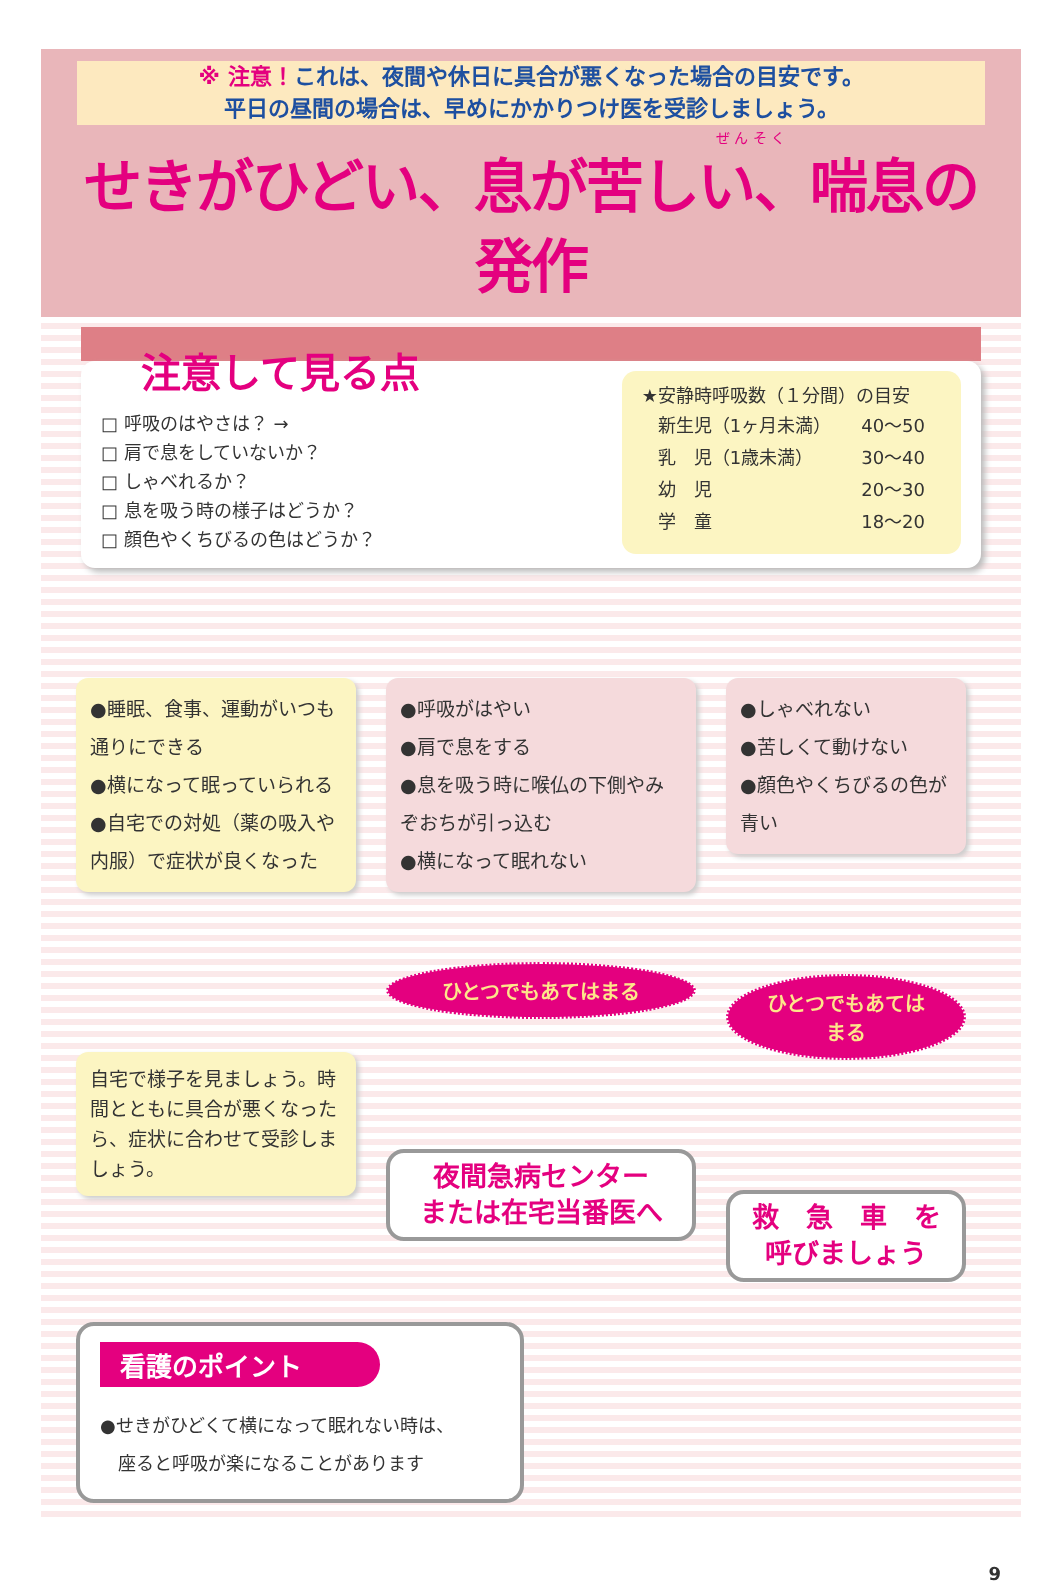※ 注意！これは、夜間や休日に具合が悪くなった場合の目安です。
平日の昼間の場合は、早めにかかりつけ医を受診しましょう。
ぜ ん そ く
せきがひどい、息が苦しい、喘息の発作
注意して見る点
□ 呼吸のはやさは？ →
□ 肩で息をしていないか？
□ しゃべれるか？
□ 息を吸う時の様子はどうか？
□ 顔色やくちびるの色はどうか？
★安静時呼吸数（１分間）の目安
| 新生児（1ヶ月未満） | 40〜50 |
| 乳 児（1歳未満） | 30〜40 |
| 幼 児 | 20〜30 |
| 学 童 | 18〜20 |
●睡眠、食事、運動がいつも通りにできる
●横になって眠っていられる
●自宅での対処（薬の吸入や内服）で症状が良くなった
自宅で様子を見ましょう。時間とともに具合が悪くなったら、症状に合わせて受診しましょう。
●呼吸がはやい
●肩で息をする
●息を吸う時に喉仏の下側やみぞおちが引っ込む
●横になって眠れない
ひとつでもあてはまる
夜間急病センター
または在宅当番医へ
●しゃべれない
●苦しくて動けない
●顔色やくちびるの色が青い
ひとつでもあてはまる
救　急　車　を
呼びましょう
看護のポイント
●せきがひどくて横になって眠れない時は、
　座ると呼吸が楽になることがあります
9